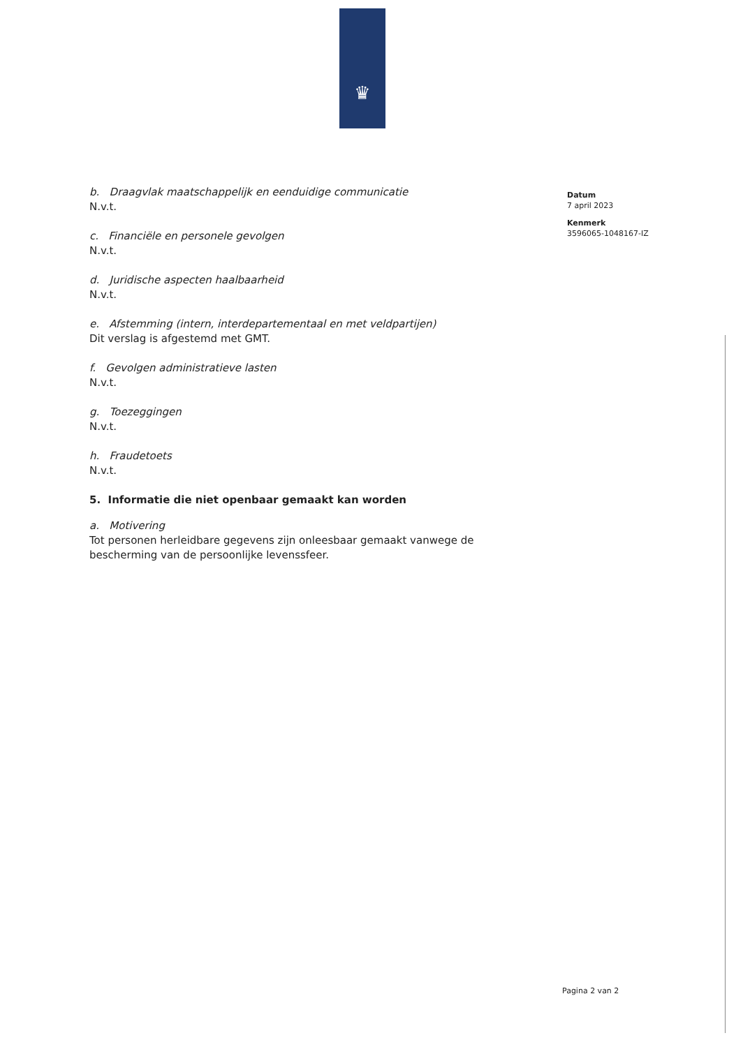♛
b. Draagvlak maatschappelijk en eenduidige communicatie
N.v.t.
c. Financiële en personele gevolgen
N.v.t.
d. Juridische aspecten haalbaarheid
N.v.t.
e. Afstemming (intern, interdepartementaal en met veldpartijen)
Dit verslag is afgestemd met GMT.
f. Gevolgen administratieve lasten
N.v.t.
g. Toezeggingen
N.v.t.
h. Fraudetoets
N.v.t.
5. Informatie die niet openbaar gemaakt kan worden
a. Motivering
Tot personen herleidbare gegevens zijn onleesbaar gemaakt vanwege de bescherming van de persoonlijke levenssfeer.
Datum
7 april 2023
Kenmerk
3596065-1048167-IZ
Pagina 2 van 2